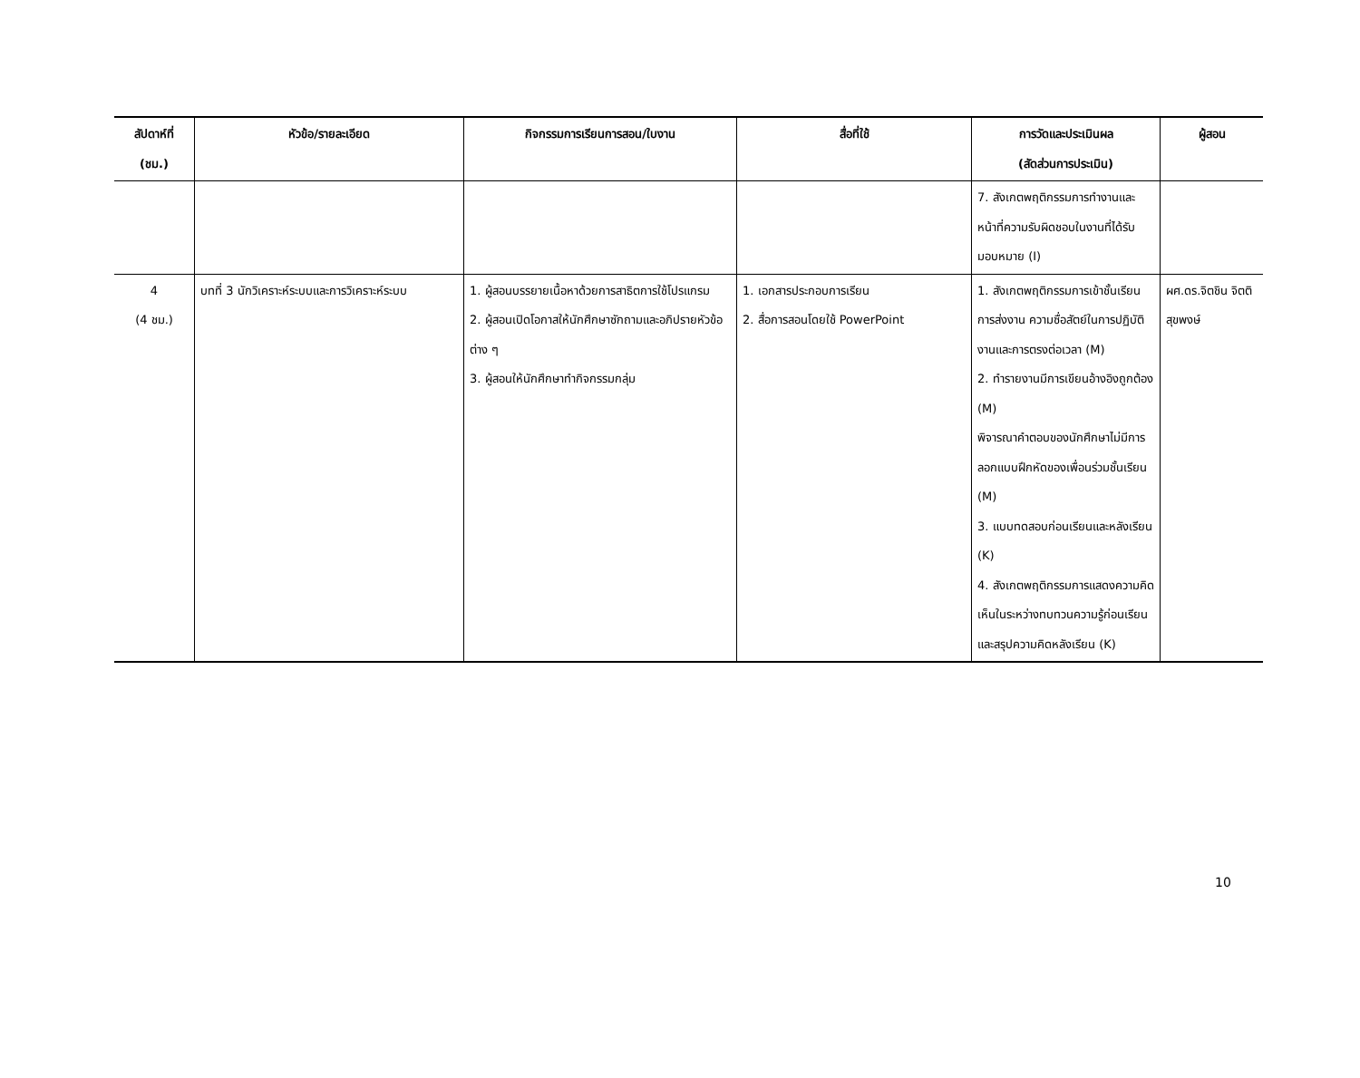| สัปดาห์ที่ (ชม.) | หัวข้อ/รายละเอียด | กิจกรรมการเรียนการสอน/ใบงาน | สื่อที่ใช้ | การวัดและประเมินผล (สัดส่วนการประเมิน) | ผู้สอน |
| --- | --- | --- | --- | --- | --- |
| | | | | 7. สังเกตพฤติกรรมการทำงานและหน้าที่ความรับผิดชอบในงานที่ได้รับมอบหมาย (I) | |
| 4 (4 ชม.) | บทที่ 3 นักวิเคราะห์ระบบและการวิเคราะห์ระบบ | 1. ผู้สอนบรรยายเนื้อหาด้วยการสาธิตการใช้โปรแกรม 2. ผู้สอนเปิดโอกาสให้นักศึกษาซักถามและอภิปรายหัวข้อต่าง ๆ 3. ผู้สอนให้นักศึกษาทำกิจกรรมกลุ่ม | 1. เอกสารประกอบการเรียน 2. สื่อการสอนโดยใช้ PowerPoint | 1. สังเกตพฤติกรรมการเข้าชั้นเรียน การส่งงาน ความซื่อสัตย์ในการปฏิบัติงานและการตรงต่อเวลา (M) 2. ทำรายงานมีการเขียนอ้างอิงถูกต้อง (M) พิจารณาคำตอบของนักศึกษาไม่มีการลอกแบบฝึกหัดของเพื่อนร่วมชั้นเรียน (M) 3. แบบทดสอบก่อนเรียนและหลังเรียน (K) 4. สังเกตพฤติกรรมการแสดงความคิดเห็นในระหว่างทบทวนความรู้ก่อนเรียนและสรุปความคิดหลังเรียน (K) | ผศ.ดร.จิตชิน จิตติสุขพงษ์ |
10